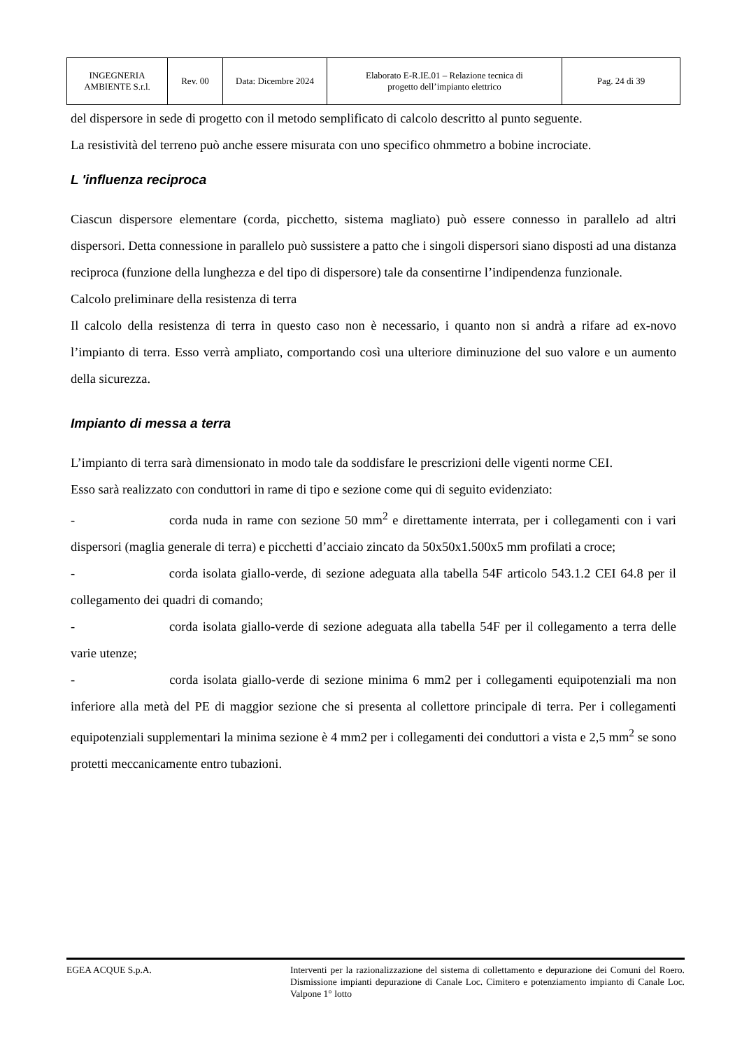| INGEGNERIA AMBIENTE S.r.l. | Rev. 00 | Data: Dicembre 2024 | Elaborato E-R.IE.01 – Relazione tecnica di progetto dell’impianto elettrico | Pag. 24 di 39 |
del dispersore in sede di progetto con il metodo semplificato di calcolo descritto al punto seguente.
La resistività del terreno può anche essere misurata con uno specifico ohmmetro a bobine incrociate.
L 'influenza reciproca
Ciascun dispersore elementare (corda, picchetto, sistema magliato) può essere connesso in parallelo ad altri dispersori. Detta connessione in parallelo può sussistere a patto che i singoli dispersori siano disposti ad una distanza reciproca (funzione della lunghezza e del tipo di dispersore) tale da consentirne l’indipendenza funzionale.
Calcolo preliminare della resistenza di terra
Il calcolo della resistenza di terra in questo caso non è necessario, i quanto non si andrà a rifare ad ex-novo l’impianto di terra. Esso verrà ampliato, comportando così una ulteriore diminuzione del suo valore e un aumento della sicurezza.
Impianto di messa a terra
L’impianto di terra sarà dimensionato in modo tale da soddisfare le prescrizioni delle vigenti norme CEI.
Esso sarà realizzato con conduttori in rame di tipo e sezione come qui di seguito evidenziato:
- corda nuda in rame con sezione 50 mm<sup>2</sup> e direttamente interrata, per i collegamenti con i vari dispersori (maglia generale di terra) e picchetti d’acciaio zincato da 50x50x1.500x5 mm profilati a croce;
- corda isolata giallo-verde, di sezione adeguata alla tabella 54F articolo 543.1.2 CEI 64.8 per il collegamento dei quadri di comando;
- corda isolata giallo-verde di sezione adeguata alla tabella 54F per il collegamento a terra delle varie utenze;
- corda isolata giallo-verde di sezione minima 6 mm2 per i collegamenti equipotenziali ma non inferiore alla metà del PE di maggior sezione che si presenta al collettore principale di terra. Per i collegamenti equipotenziali supplementari la minima sezione è 4 mm2 per i collegamenti dei conduttori a vista e 2,5 mm<sup>2</sup> se sono protetti meccanicamente entro tubazioni.
EGEA ACQUE S.p.A. Interventi per la razionalizzazione del sistema di collettamento e depurazione dei Comuni del Roero. Dismissione impianti depurazione di Canale Loc. Cimitero e potenziamento impianto di Canale Loc. Valpone 1° lotto